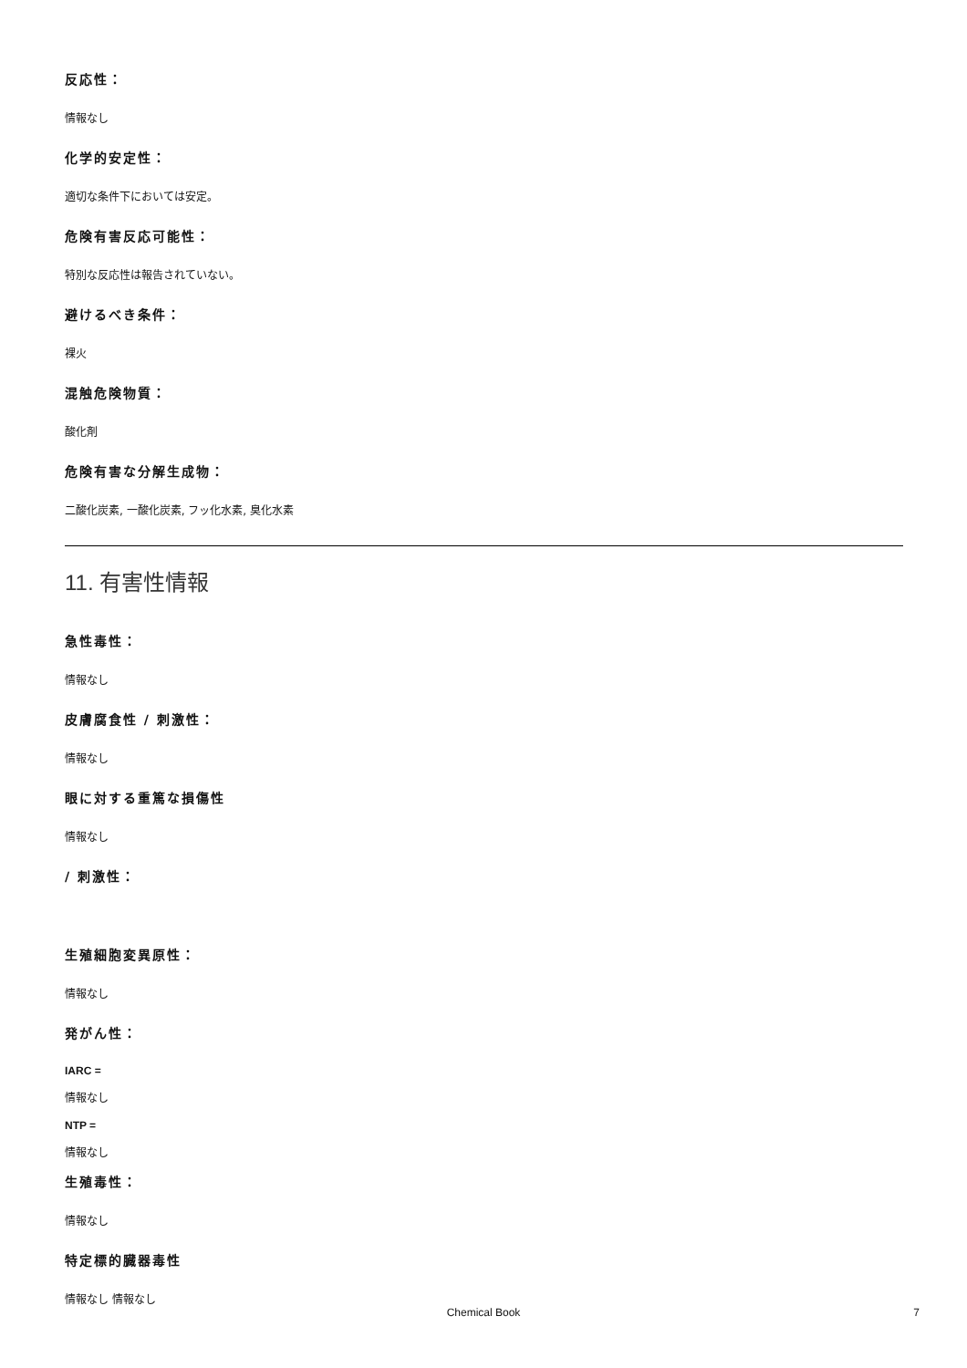反応性：
情報なし
化学的安定性：
適切な条件下においては安定。
危険有害反応可能性：
特別な反応性は報告されていない。
避けるべき条件：
裸火
混触危険物質：
酸化剤
危険有害な分解生成物：
二酸化炭素, 一酸化炭素, フッ化水素, 臭化水素
11. 有害性情報
急性毒性：
情報なし
皮膚腐食性 / 刺激性：
情報なし
眼に対する重篤な損傷性
情報なし
/ 刺激性：
生殖細胞変異原性：
情報なし
発がん性：
IARC =
情報なし
NTP =
情報なし
生殖毒性：
情報なし
特定標的臓器毒性
情報なし 情報なし
Chemical Book 7